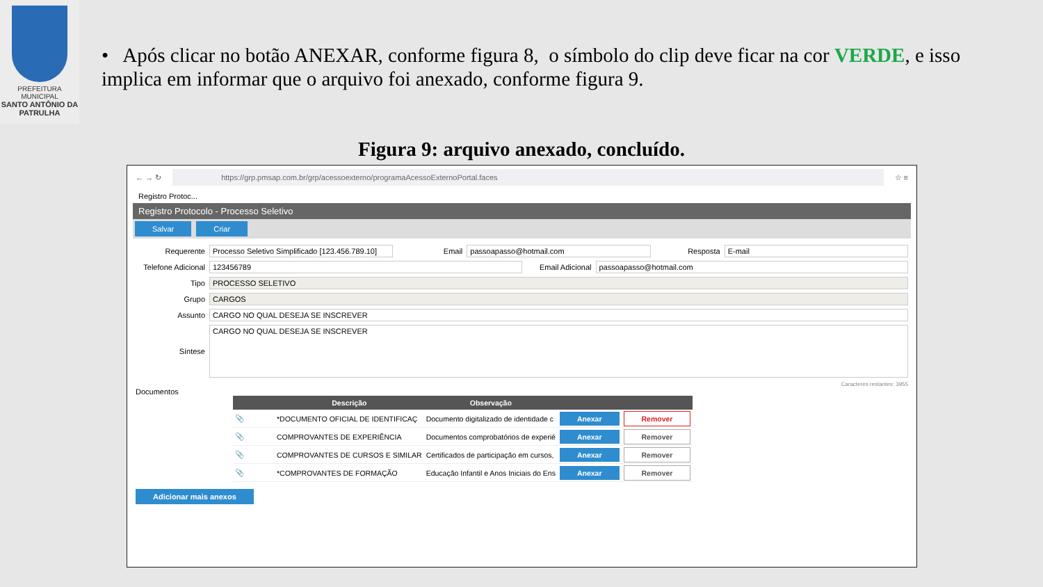PREFEITURA MUNICIPAL
SANTO ANTÔNIO DA PATRULHA
• Após clicar no botão ANEXAR, conforme figura 8, o símbolo do clip deve ficar na cor VERDE, e isso implica em informar que o arquivo foi anexado, conforme figura 9.
Figura 9: arquivo anexado, concluído.
← → ↻
https://grp.pmsap.com.br/grp/acessoexterno/programaAcessoExternoPortal.faces
☆ ≡
Registro Protoc...
Registro Protocolo - Processo Seletivo
Salvar Criar
Requerente Processo Seletivo Simplificado [123.456.789.10] Email passoapasso@hotmail.com Resposta E-mail
Telefone Adicional 123456789 Email Adicional passoapasso@hotmail.com
Tipo PROCESSO SELETIVO
Grupo CARGOS
Assunto CARGO NO QUAL DESEJA SE INSCREVER
Síntese CARGO NO QUAL DESEJA SE INSCREVER
Caracteres restantes: 3955
Documentos
| | Descrição | Observação | | |
| --- | --- | --- | --- | --- |
| 📎 | *DOCUMENTO OFICIAL DE IDENTIFICAÇ | Documento digitalizado de identidade c | Anexar | Remover |
| 📎 | COMPROVANTES DE EXPERIÊNCIA | Documentos comprobatórios de experié | Anexar | Remover |
| 📎 | COMPROVANTES DE CURSOS E SIMILAR | Certificados de participação em cursos, | Anexar | Remover |
| 📎 | *COMPROVANTES DE FORMAÇÃO | Educação Infantil e Anos Iniciais do Ens | Anexar | Remover |
Adicionar mais anexos